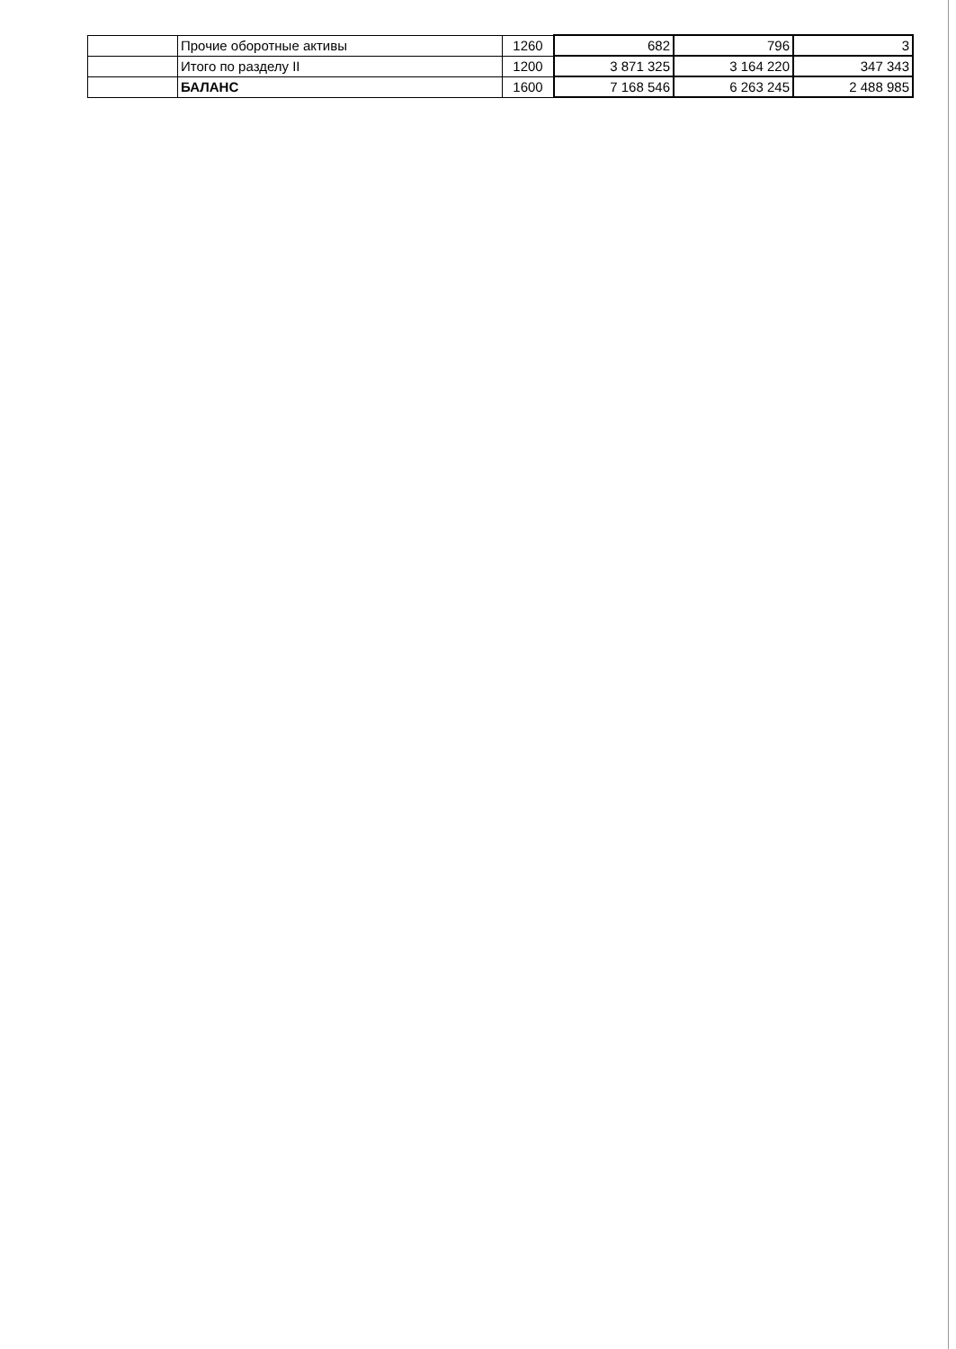| | Прочие оборотные активы | 1260 | 682 | 796 | 3 |
| | Итого по разделу II | 1200 | 3 871 325 | 3 164 220 | 347 343 |
| | БАЛАНС | 1600 | 7 168 546 | 6 263 245 | 2 488 985 |